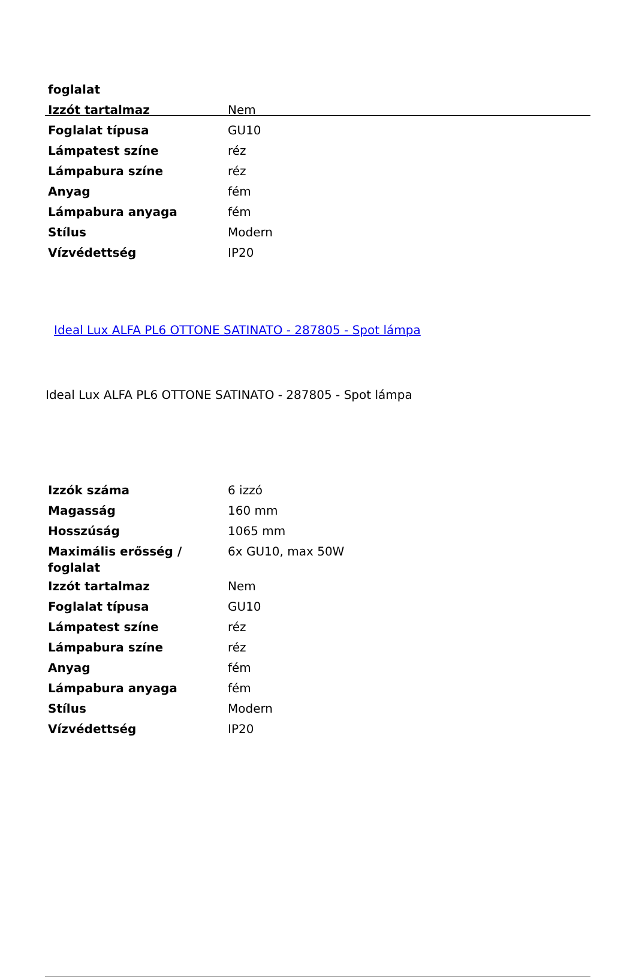| foglalat | |
| Izzót tartalmaz | Nem |
| Foglalat típusa | GU10 |
| Lámpatest színe | réz |
| Lámpabura színe | réz |
| Anyag | fém |
| Lámpabura anyaga | fém |
| Stílus | Modern |
| Vízvédettség | IP20 |
Ideal Lux ALFA PL6 OTTONE SATINATO - 287805 - Spot lámpa
Ideal Lux ALFA PL6 OTTONE SATINATO - 287805 - Spot lámpa
| Izzók száma | 6 izzó |
| Magasság | 160 mm |
| Hosszúság | 1065 mm |
| Maximális erősség / foglalat | 6x GU10, max 50W |
| Izzót tartalmaz | Nem |
| Foglalat típusa | GU10 |
| Lámpatest színe | réz |
| Lámpabura színe | réz |
| Anyag | fém |
| Lámpabura anyaga | fém |
| Stílus | Modern |
| Vízvédettség | IP20 |